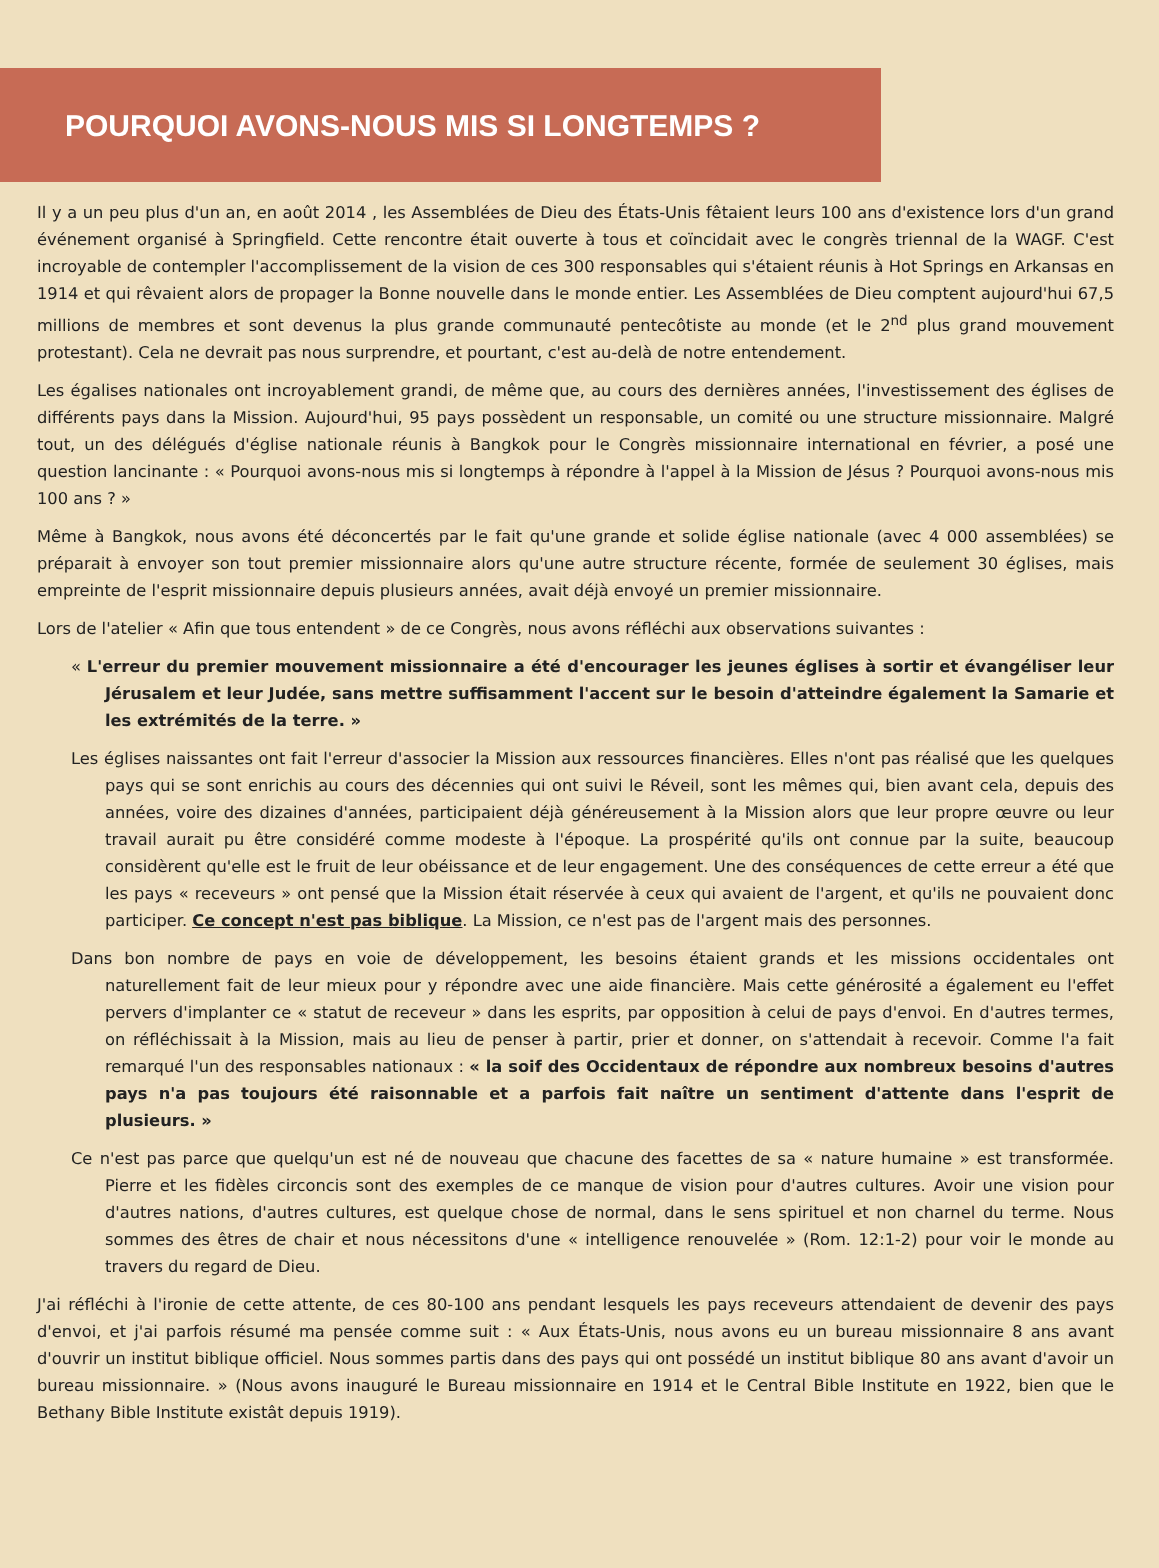POURQUOI AVONS-NOUS MIS SI LONGTEMPS ?
Il y a un peu plus d'un an, en août 2014 , les Assemblées de Dieu des États-Unis fêtaient leurs 100 ans d'existence lors d'un grand événement organisé à Springfield. Cette rencontre était ouverte à tous et coïncidait avec le congrès triennal de la WAGF. C'est incroyable de contempler l'accomplissement de la vision de ces 300 responsables qui s'étaient réunis à Hot Springs en Arkansas en 1914 et qui rêvaient alors de propager la Bonne nouvelle dans le monde entier. Les Assemblées de Dieu comptent aujourd'hui 67,5 millions de membres et sont devenus la plus grande communauté pentecôtiste au monde (et le 2<sup>nd</sup> plus grand mouvement protestant). Cela ne devrait pas nous surprendre, et pourtant, c'est au-delà de notre entendement.
Les égalises nationales ont incroyablement grandi, de même que, au cours des dernières années, l'investissement des églises de différents pays dans la Mission. Aujourd'hui, 95 pays possèdent un responsable, un comité ou une structure missionnaire. Malgré tout, un des délégués d'église nationale réunis à Bangkok pour le Congrès missionnaire international en février, a posé une question lancinante : « Pourquoi avons-nous mis si longtemps à répondre à l'appel à la Mission de Jésus ? Pourquoi avons-nous mis 100 ans ? »
Même à Bangkok, nous avons été déconcertés par le fait qu'une grande et solide église nationale (avec 4 000 assemblées) se préparait à envoyer son tout premier missionnaire alors qu'une autre structure récente, formée de seulement 30 églises, mais empreinte de l'esprit missionnaire depuis plusieurs années, avait déjà envoyé un premier missionnaire.
Lors de l'atelier « Afin que tous entendent » de ce Congrès, nous avons réfléchi aux observations suivantes :
« L'erreur du premier mouvement missionnaire a été d'encourager les jeunes églises à sortir et évangéliser leur Jérusalem et leur Judée, sans mettre suffisamment l'accent sur le besoin d'atteindre également la Samarie et les extrémités de la terre. »
Les églises naissantes ont fait l'erreur d'associer la Mission aux ressources financières. Elles n'ont pas réalisé que les quelques pays qui se sont enrichis au cours des décennies qui ont suivi le Réveil, sont les mêmes qui, bien avant cela, depuis des années, voire des dizaines d'années, participaient déjà généreusement à la Mission alors que leur propre œuvre ou leur travail aurait pu être considéré comme modeste à l'époque. La prospérité qu'ils ont connue par la suite, beaucoup considèrent qu'elle est le fruit de leur obéissance et de leur engagement. Une des conséquences de cette erreur a été que les pays « receveurs » ont pensé que la Mission était réservée à ceux qui avaient de l'argent, et qu'ils ne pouvaient donc participer. Ce concept n'est pas biblique. La Mission, ce n'est pas de l'argent mais des personnes.
Dans bon nombre de pays en voie de développement, les besoins étaient grands et les missions occidentales ont naturellement fait de leur mieux pour y répondre avec une aide financière. Mais cette générosité a également eu l'effet pervers d'implanter ce « statut de receveur » dans les esprits, par opposition à celui de pays d'envoi. En d'autres termes, on réfléchissait à la Mission, mais au lieu de penser à partir, prier et donner, on s'attendait à recevoir. Comme l'a fait remarqué l'un des responsables nationaux : « la soif des Occidentaux de répondre aux nombreux besoins d'autres pays n'a pas toujours été raisonnable et a parfois fait naître un sentiment d'attente dans l'esprit de plusieurs. »
Ce n'est pas parce que quelqu'un est né de nouveau que chacune des facettes de sa « nature humaine » est transformée. Pierre et les fidèles circoncis sont des exemples de ce manque de vision pour d'autres cultures. Avoir une vision pour d'autres nations, d'autres cultures, est quelque chose de normal, dans le sens spirituel et non charnel du terme. Nous sommes des êtres de chair et nous nécessitons d'une « intelligence renouvelée » (Rom. 12:1-2) pour voir le monde au travers du regard de Dieu.
J'ai réfléchi à l'ironie de cette attente, de ces 80-100 ans pendant lesquels les pays receveurs attendaient de devenir des pays d'envoi, et j'ai parfois résumé ma pensée comme suit : « Aux États-Unis, nous avons eu un bureau missionnaire 8 ans avant d'ouvrir un institut biblique officiel. Nous sommes partis dans des pays qui ont possédé un institut biblique 80 ans avant d'avoir un bureau missionnaire. » (Nous avons inauguré le Bureau missionnaire en 1914 et le Central Bible Institute en 1922, bien que le Bethany Bible Institute existât depuis 1919).